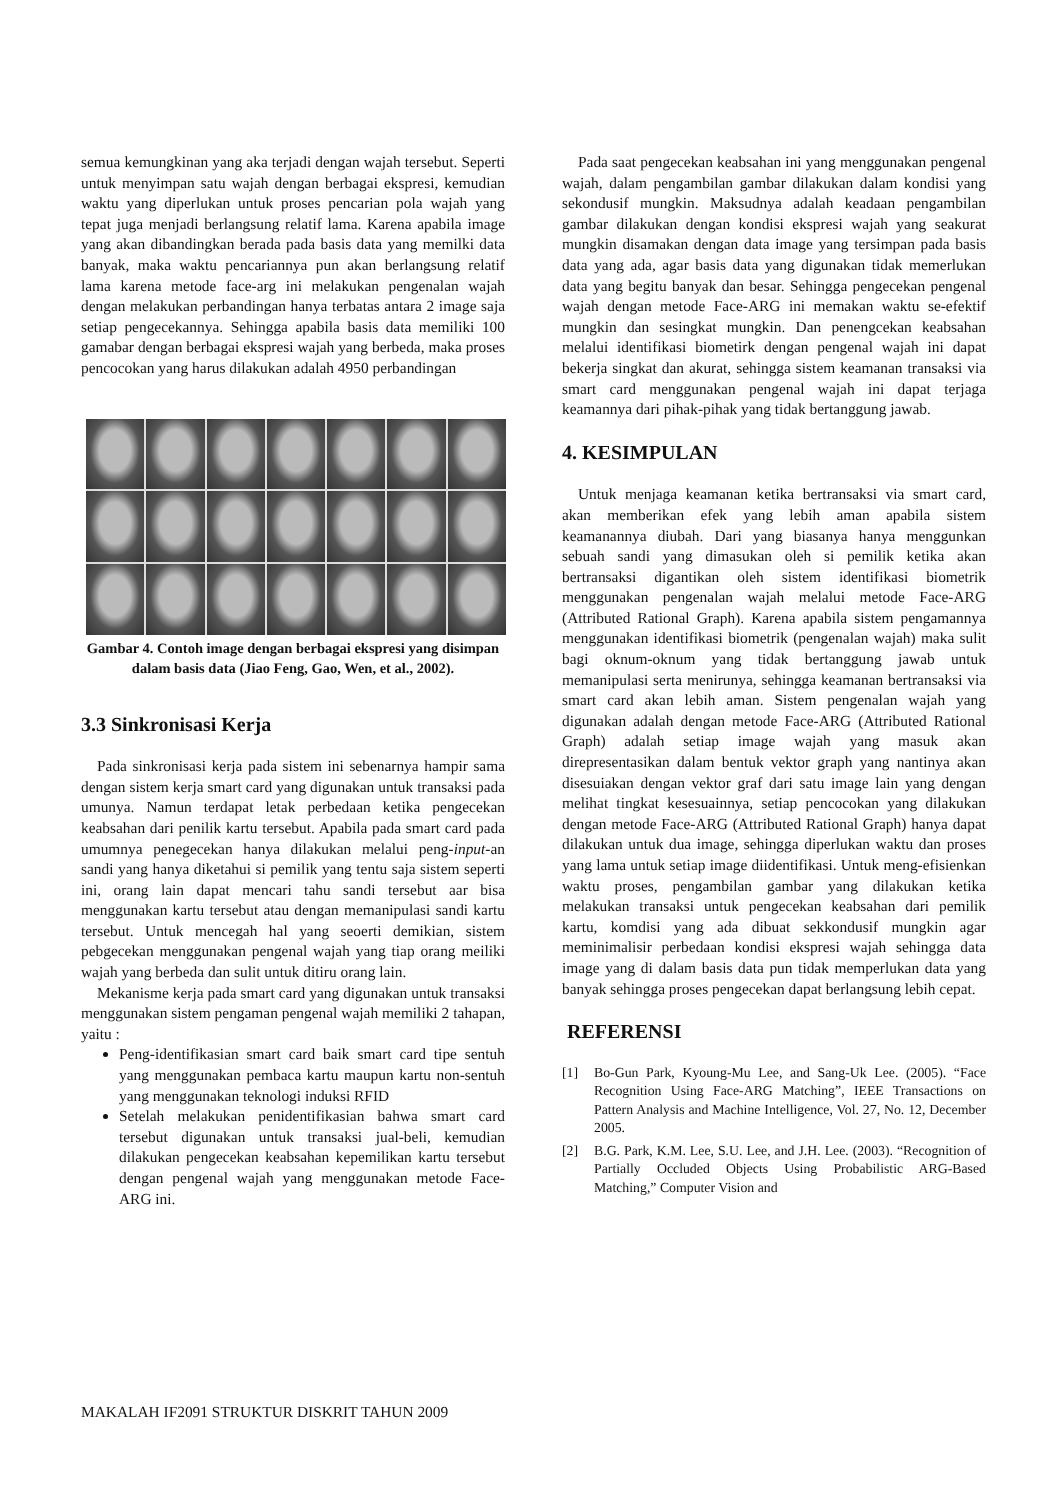semua kemungkinan yang aka terjadi dengan wajah tersebut. Seperti untuk menyimpan satu wajah dengan berbagai ekspresi, kemudian waktu yang diperlukan untuk proses pencarian pola wajah yang tepat juga menjadi berlangsung relatif lama. Karena apabila image yang akan dibandingkan berada pada basis data yang memilki data banyak, maka waktu pencariannya pun akan berlangsung relatif lama karena metode face-arg ini melakukan pengenalan wajah dengan melakukan perbandingan hanya terbatas antara 2 image saja setiap pengecekannya. Sehingga apabila basis data memiliki 100 gamabar dengan berbagai ekspresi wajah yang berbeda, maka proses pencocokan yang harus dilakukan adalah 4950 perbandingan
Gambar 4. Contoh image dengan berbagai ekspresi yang disimpan dalam basis data (Jiao Feng, Gao, Wen, et al., 2002).
3.3 Sinkronisasi Kerja
Pada sinkronisasi kerja pada sistem ini sebenarnya hampir sama dengan sistem kerja smart card yang digunakan untuk transaksi pada umunya. Namun terdapat letak perbedaan ketika pengecekan keabsahan dari penilik kartu tersebut. Apabila pada smart card pada umumnya penegecekan hanya dilakukan melalui peng-input-an sandi yang hanya diketahui si pemilik yang tentu saja sistem seperti ini, orang lain dapat mencari tahu sandi tersebut aar bisa menggunakan kartu tersebut atau dengan memanipulasi sandi kartu tersebut. Untuk mencegah hal yang seoerti demikian, sistem pebgecekan menggunakan pengenal wajah yang tiap orang meiliki wajah yang berbeda dan sulit untuk ditiru orang lain.
Mekanisme kerja pada smart card yang digunakan untuk transaksi menggunakan sistem pengaman pengenal wajah memiliki 2 tahapan, yaitu :
Peng-identifikasian smart card baik smart card tipe sentuh yang menggunakan pembaca kartu maupun kartu non-sentuh yang menggunakan teknologi induksi RFID
Setelah melakukan penidentifikasian bahwa smart card tersebut digunakan untuk transaksi jual-beli, kemudian dilakukan pengecekan keabsahan kepemilikan kartu tersebut dengan pengenal wajah yang menggunakan metode Face-ARG ini.
Pada saat pengecekan keabsahan ini yang menggunakan pengenal wajah, dalam pengambilan gambar dilakukan dalam kondisi yang sekondusif mungkin. Maksudnya adalah keadaan pengambilan gambar dilakukan dengan kondisi ekspresi wajah yang seakurat mungkin disamakan dengan data image yang tersimpan pada basis data yang ada, agar basis data yang digunakan tidak memerlukan data yang begitu banyak dan besar. Sehingga pengecekan pengenal wajah dengan metode Face-ARG ini memakan waktu se-efektif mungkin dan sesingkat mungkin. Dan penengcekan keabsahan melalui identifikasi biometirk dengan pengenal wajah ini dapat bekerja singkat dan akurat, sehingga sistem keamanan transaksi via smart card menggunakan pengenal wajah ini dapat terjaga keamannya dari pihak-pihak yang tidak bertanggung jawab.
4. KESIMPULAN
Untuk menjaga keamanan ketika bertransaksi via smart card, akan memberikan efek yang lebih aman apabila sistem keamanannya diubah. Dari yang biasanya hanya menggunkan sebuah sandi yang dimasukan oleh si pemilik ketika akan bertransaksi digantikan oleh sistem identifikasi biometrik menggunakan pengenalan wajah melalui metode Face-ARG (Attributed Rational Graph). Karena apabila sistem pengamannya menggunakan identifikasi biometrik (pengenalan wajah) maka sulit bagi oknum-oknum yang tidak bertanggung jawab untuk memanipulasi serta menirunya, sehingga keamanan bertransaksi via smart card akan lebih aman. Sistem pengenalan wajah yang digunakan adalah dengan metode Face-ARG (Attributed Rational Graph) adalah setiap image wajah yang masuk akan direpresentasikan dalam bentuk vektor graph yang nantinya akan disesuiakan dengan vektor graf dari satu image lain yang dengan melihat tingkat kesesuainnya, setiap pencocokan yang dilakukan dengan metode Face-ARG (Attributed Rational Graph) hanya dapat dilakukan untuk dua image, sehingga diperlukan waktu dan proses yang lama untuk setiap image diidentifikasi. Untuk meng-efisienkan waktu proses, pengambilan gambar yang dilakukan ketika melakukan transaksi untuk pengecekan keabsahan dari pemilik kartu, komdisi yang ada dibuat sekkondusif mungkin agar meminimalisir perbedaan kondisi ekspresi wajah sehingga data image yang di dalam basis data pun tidak memperlukan data yang banyak sehingga proses pengecekan dapat berlangsung lebih cepat.
REFERENSI
[1] Bo-Gun Park, Kyoung-Mu Lee, and Sang-Uk Lee. (2005). “Face Recognition Using Face-ARG Matching”, IEEE Transactions on Pattern Analysis and Machine Intelligence, Vol. 27, No. 12, December 2005.
[2] B.G. Park, K.M. Lee, S.U. Lee, and J.H. Lee. (2003). “Recognition of Partially Occluded Objects Using Probabilistic ARG-Based Matching,” Computer Vision and
MAKALAH IF2091 STRUKTUR DISKRIT TAHUN 2009